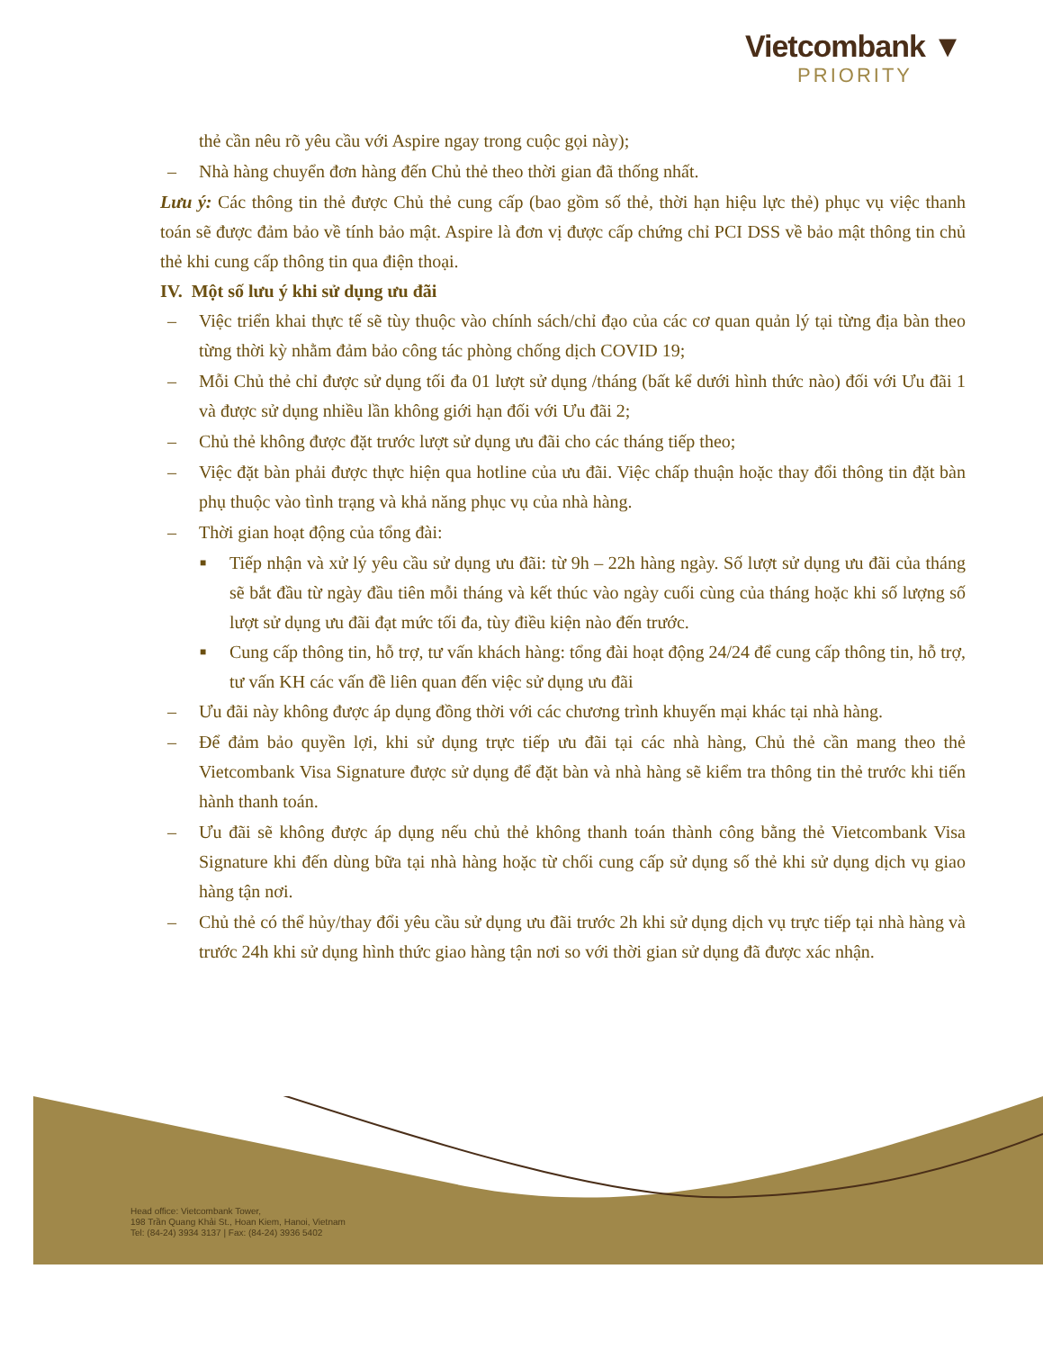Vietcombank ▼
PRIORITY
thẻ cần nêu rõ yêu cầu với Aspire ngay trong cuộc gọi này);
– Nhà hàng chuyển đơn hàng đến Chủ thẻ theo thời gian đã thống nhất.
Lưu ý: Các thông tin thẻ được Chủ thẻ cung cấp (bao gồm số thẻ, thời hạn hiệu lực thẻ) phục vụ việc thanh toán sẽ được đảm bảo về tính bảo mật. Aspire là đơn vị được cấp chứng chỉ PCI DSS về bảo mật thông tin chủ thẻ khi cung cấp thông tin qua điện thoại.
IV. Một số lưu ý khi sử dụng ưu đãi
– Việc triển khai thực tế sẽ tùy thuộc vào chính sách/chỉ đạo của các cơ quan quản lý tại từng địa bàn theo từng thời kỳ nhằm đảm bảo công tác phòng chống dịch COVID 19;
– Mỗi Chủ thẻ chỉ được sử dụng tối đa 01 lượt sử dụng /tháng (bất kể dưới hình thức nào) đối với Ưu đãi 1 và được sử dụng nhiều lần không giới hạn đối với Ưu đãi 2;
– Chủ thẻ không được đặt trước lượt sử dụng ưu đãi cho các tháng tiếp theo;
– Việc đặt bàn phải được thực hiện qua hotline của ưu đãi. Việc chấp thuận hoặc thay đổi thông tin đặt bàn phụ thuộc vào tình trạng và khả năng phục vụ của nhà hàng.
– Thời gian hoạt động của tổng đài:
■ Tiếp nhận và xử lý yêu cầu sử dụng ưu đãi: từ 9h – 22h hàng ngày. Số lượt sử dụng ưu đãi của tháng sẽ bắt đầu từ ngày đầu tiên mỗi tháng và kết thúc vào ngày cuối cùng của tháng hoặc khi số lượng số lượt sử dụng ưu đãi đạt mức tối đa, tùy điều kiện nào đến trước.
■ Cung cấp thông tin, hỗ trợ, tư vấn khách hàng: tổng đài hoạt động 24/24 để cung cấp thông tin, hỗ trợ, tư vấn KH các vấn đề liên quan đến việc sử dụng ưu đãi
– Ưu đãi này không được áp dụng đồng thời với các chương trình khuyến mại khác tại nhà hàng.
– Để đảm bảo quyền lợi, khi sử dụng trực tiếp ưu đãi tại các nhà hàng, Chủ thẻ cần mang theo thẻ Vietcombank Visa Signature được sử dụng để đặt bàn và nhà hàng sẽ kiểm tra thông tin thẻ trước khi tiến hành thanh toán.
– Ưu đãi sẽ không được áp dụng nếu chủ thẻ không thanh toán thành công bằng thẻ Vietcombank Visa Signature khi đến dùng bữa tại nhà hàng hoặc từ chối cung cấp sử dụng số thẻ khi sử dụng dịch vụ giao hàng tận nơi.
– Chủ thẻ có thể hủy/thay đổi yêu cầu sử dụng ưu đãi trước 2h khi sử dụng dịch vụ trực tiếp tại nhà hàng và trước 24h khi sử dụng hình thức giao hàng tận nơi so với thời gian sử dụng đã được xác nhận.
Head office: Vietcombank Tower,
198 Trần Quang Khải St., Hoan Kiem, Hanoi, Vietnam
Tel: (84-24) 3934 3137 | Fax: (84-24) 3936 5402